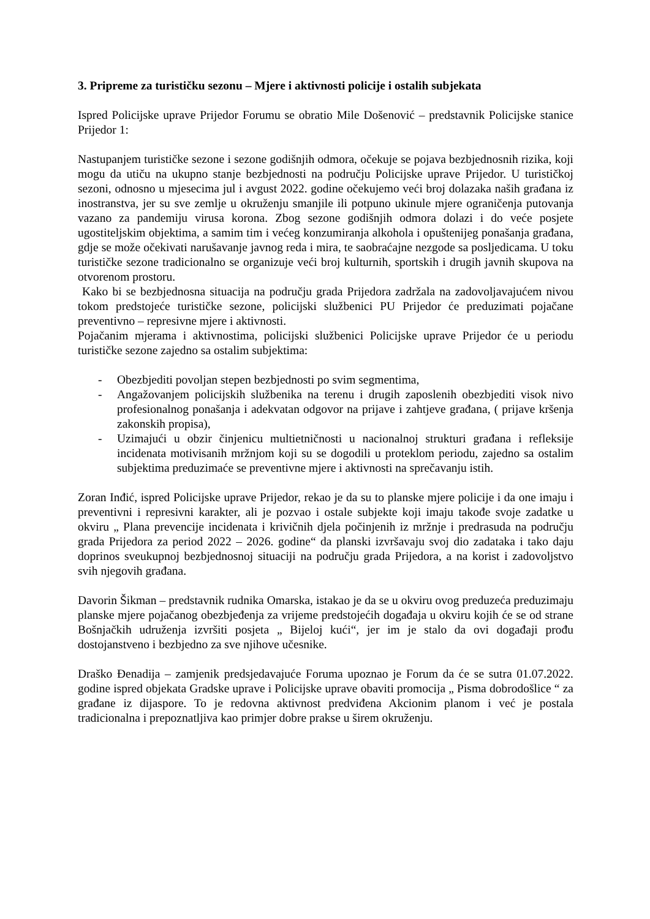3. Pripreme za turističku sezonu – Mjere i aktivnosti policije i ostalih subjekata
Ispred Policijske uprave Prijedor Forumu se obratio Mile Došenović – predstavnik Policijske stanice Prijedor 1:
Nastupanjem turističke sezone i sezone godišnjih odmora, očekuje se pojava bezbjednosnih rizika, koji mogu da utiču na ukupno stanje bezbjednosti na području Policijske uprave Prijedor. U turističkoj sezoni, odnosno u mjesecima jul i avgust 2022. godine očekujemo veći broj dolazaka naših građana iz inostranstva, jer su sve zemlje u okruženju smanjile ili potpuno ukinule mjere ograničenja putovanja vazano za pandemiju virusa korona. Zbog sezone godišnjih odmora dolazi i do veće posjete ugostiteljskim objektima, a samim tim i većeg konzumiranja alkohola i opuštenijeg ponašanja građana, gdje se može očekivati narušavanje javnog reda i mira, te saobraćajne nezgode sa posljedicama. U toku turističke sezone tradicionalno se organizuje veći broj kulturnih, sportskih i drugih javnih skupova na otvorenom prostoru.
Kako bi se bezbjednosna situacija na području grada Prijedora zadržala na zadovoljavajućem nivou tokom predstojeće turističke sezone, policijski službenici PU Prijedor će preduzimati pojačane preventivno – represivne mjere i aktivnosti.
Pojačanim mjerama i aktivnostima, policijski službenici Policijske uprave Prijedor će u periodu turističke sezone zajedno sa ostalim subjektima:
- Obezbjediti povoljan stepen bezbjednosti po svim segmentima,
- Angažovanjem policijskih službenika na terenu i drugih zaposlenih obezbjediti visok nivo profesionalnog ponašanja i adekvatan odgovor na prijave i zahtjeve građana, ( prijave kršenja zakonskih propisa),
- Uzimajući u obzir činjenicu multietničnosti u nacionalnoj strukturi građana i refleksije incidenata motivisanih mržnjom koji su se dogodili u proteklom periodu, zajedno sa ostalim subjektima preduzimaće se preventivne mjere i aktivnosti na sprečavanju istih.
Zoran Inđić, ispred Policijske uprave Prijedor, rekao je da su to planske mjere policije i da one imaju i preventivni i represivni karakter, ali je pozvao i ostale subjekte koji imaju takođe svoje zadatke u okviru „ Plana prevencije incidenata i krivičnih djela počinjenih iz mržnje i predrasuda na području grada Prijedora za period 2022 – 2026. godine“ da planski izvršavaju svoj dio zadataka i tako daju doprinos sveukupnoj bezbjednosnoj situaciji na području grada Prijedora, a na korist i zadovoljstvo svih njegovih građana.
Davorin Šikman – predstavnik rudnika Omarska, istakao je da se u okviru ovog preduzeća preduzimaju planske mjere pojačanog obezbjeđenja za vrijeme predstojećih događaja u okviru kojih će se od strane Bošnjačkih udruženja izvršiti posjeta „ Bijeloj kući“, jer im je stalo da ovi događaji prođu dostojanstveno i bezbjedno za sve njihove učesnike.
Draško Đenadija – zamjenik predsjedavajuće Foruma upoznao je Forum da će se sutra 01.07.2022. godine ispred objekata Gradske uprave i Policijske uprave obaviti promocija „ Pisma dobrodošlice “ za građane iz dijaspore. To je redovna aktivnost predviđena Akcionim planom i već je postala tradicionalna i prepoznatljiva kao primjer dobre prakse u širem okruženju.